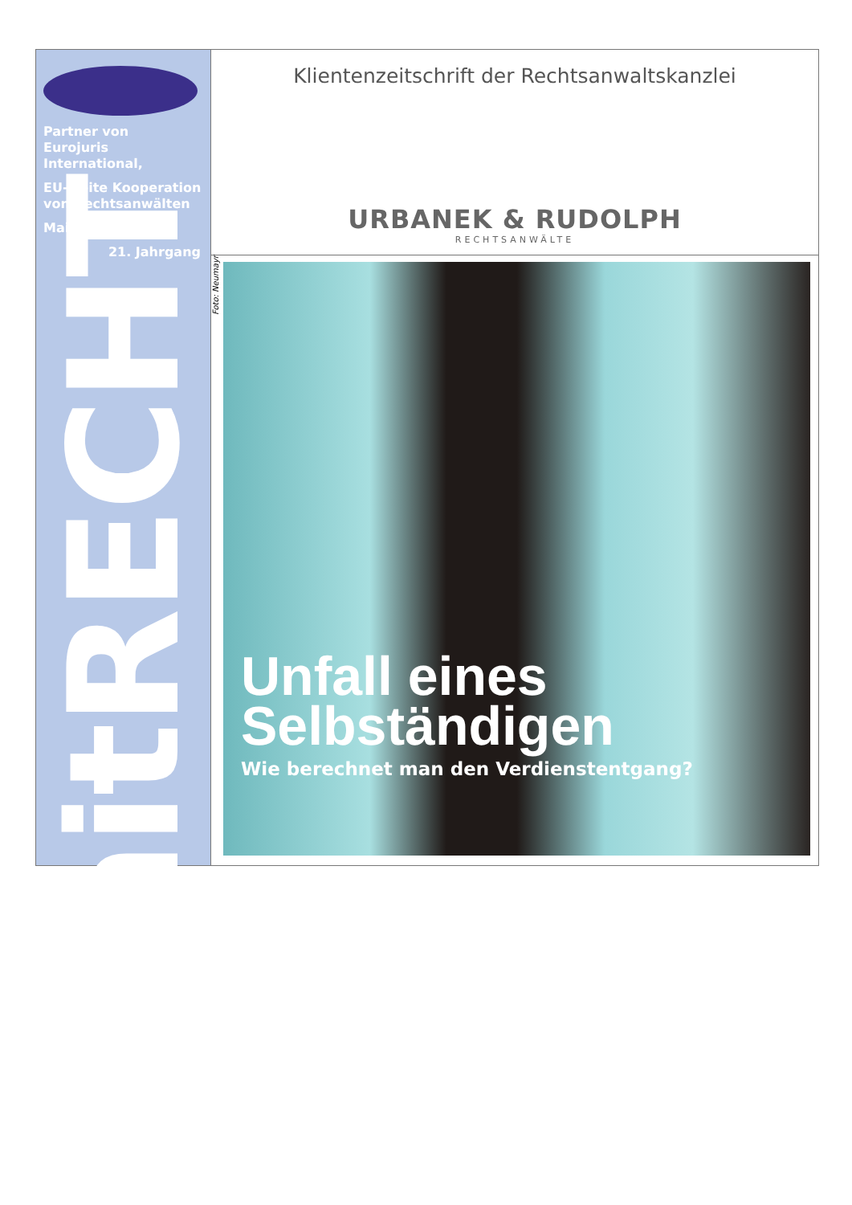Partner von
Eurojuris International,
EU-weite Kooperation
von Rechtsanwälten
Mai 2018
21. Jahrgang
mitRECHT
Klientenzeitschrift der Rechtsanwaltskanzlei
URBANEK & RUDOLPH
RECHTSANWÄLTE
Foto: Neumayr
Unfall eines
Selbständigen
Wie berechnet man den Verdienstentgang?